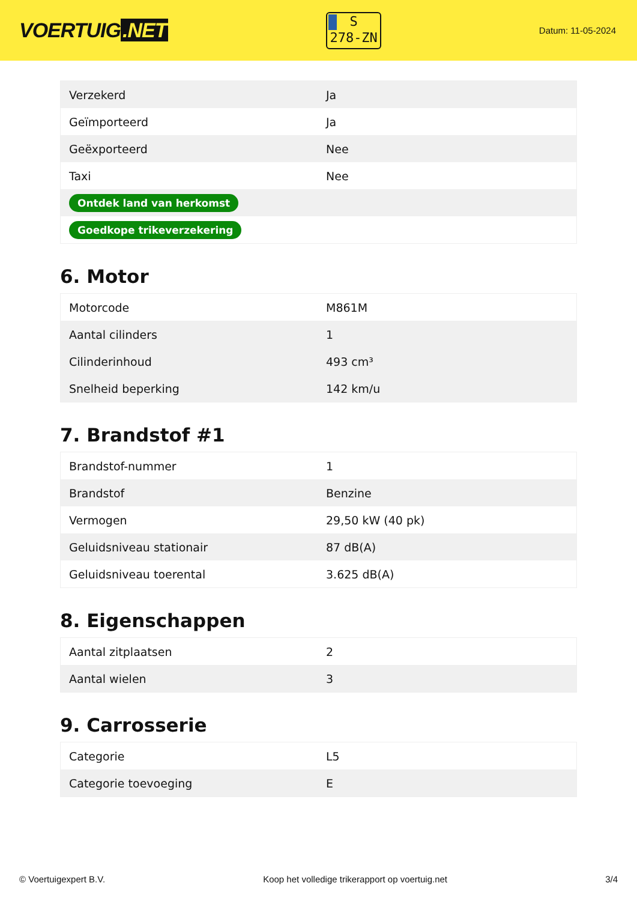VOERTUIG.NET
S
278-ZN
Datum: 11-05-2024
| Verzekerd | Ja |
| Geïmporteerd | Ja |
| Geëxporteerd | Nee |
| Taxi | Nee |
| Ontdek land van herkomst | |
| Goedkope trikeverzekering | |
6. Motor
| Motorcode | M861M |
| Aantal cilinders | 1 |
| Cilinderinhoud | 493 cm³ |
| Snelheid beperking | 142 km/u |
7. Brandstof #1
| Brandstof-nummer | 1 |
| Brandstof | Benzine |
| Vermogen | 29,50 kW (40 pk) |
| Geluidsniveau stationair | 87 dB(A) |
| Geluidsniveau toerental | 3.625 dB(A) |
8. Eigenschappen
| Aantal zitplaatsen | 2 |
| Aantal wielen | 3 |
9. Carrosserie
| Categorie | L5 |
| Categorie toevoeging | E |
© Voertuigexpert B.V. Koop het volledige trikerapport op voertuig.net 3/4